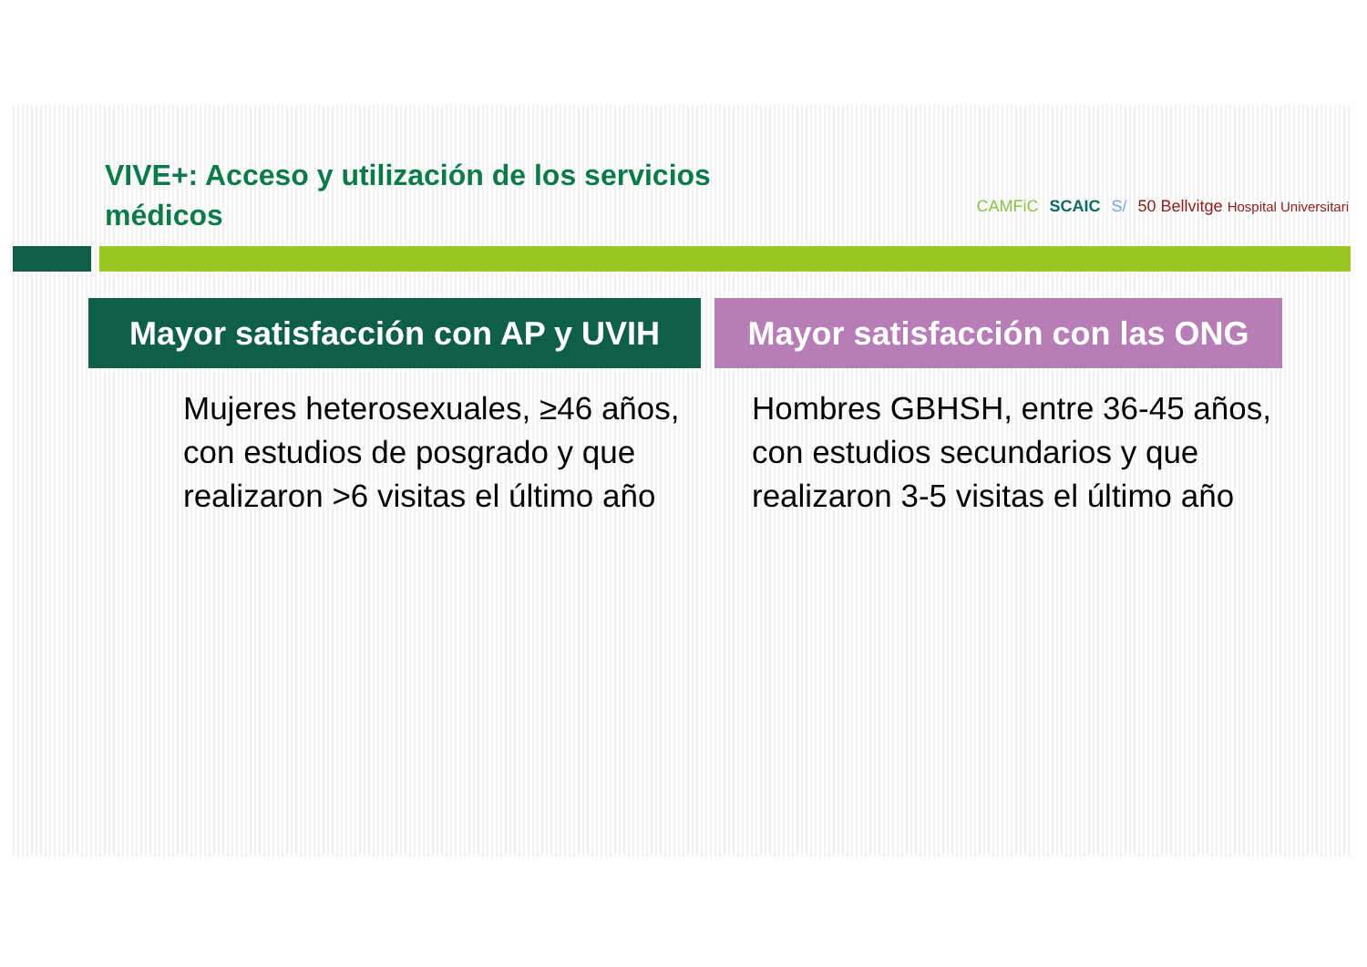VIVE+: Acceso y utilización de los servicios médicos
CAMFiC SCAIC S/ 50 Bellvitge Hospital Universitari
Mayor satisfacción con AP y UVIH
Mujeres heterosexuales, ≥46 años, con estudios de posgrado y que realizaron >6 visitas el último año
Mayor satisfacción con las ONG
Hombres GBHSH, entre 36-45 años, con estudios secundarios y que realizaron 3-5 visitas el último año